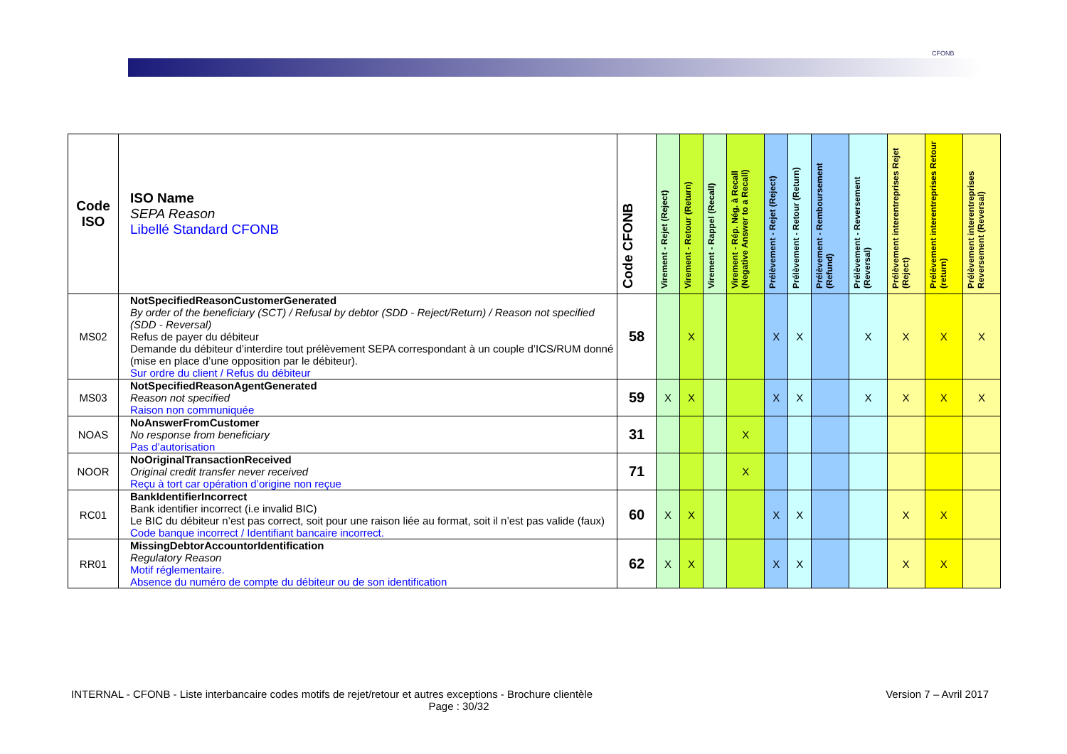CFONB
| Code ISO | ISO Name SEPA Reason Libellé Standard CFONB | Code CFONB | Virement - Rejet (Reject) | Virement - Retour (Return) | Virement - Rappel (Recall) | Virement - Rép. Nég. à Recall (Negative Answer to a Recall) | Prélèvement - Rejet (Reject) | Prélèvement - Retour (Return) | Prélèvement - Remboursement (Refund) | Prélèvement - Reversement (Reversal) | Prélèvement interentreprises Rejet (Reject) | Prélèvement interentreprises Retour (return) | Prélèvement interentreprises Reversement (Reversal) |
| --- | --- | --- | --- | --- | --- | --- | --- | --- | --- | --- | --- | --- | --- |
| MS02 | NotSpecifiedReasonCustomerGenerated By order of the beneficiary (SCT) / Refusal by debtor (SDD - Reject/Return) / Reason not specified (SDD - Reversal) Refus de payer du débiteur Demande du débiteur d’interdire tout prélèvement SEPA correspondant à un couple d’ICS/RUM donné (mise en place d’une opposition par le débiteur). Sur ordre du client / Refus du débiteur | 58 | | X | | | X | X | | X | X | X | X |
| MS03 | NotSpecifiedReasonAgentGenerated Reason not specified Raison non communiquée | 59 | X | X | | | X | X | | X | X | X | X |
| NOAS | NoAnswerFromCustomer No response from beneficiary Pas d’autorisation | 31 | | | | X | | | | | | | |
| NOOR | NoOriginalTransactionReceived Original credit transfer never received Reçu à tort car opération d’origine non reçue | 71 | | | | X | | | | | | | |
| RC01 | BankIdentifierIncorrect Bank identifier incorrect (i.e invalid BIC) Le BIC du débiteur n’est pas correct, soit pour une raison liée au format, soit il n’est pas valide (faux) Code banque incorrect / Identifiant bancaire incorrect. | 60 | X | X | | | X | X | | | X | X | |
| RR01 | MissingDebtorAccountorIdentification Regulatory Reason Motif réglementaire. Absence du numéro de compte du débiteur ou de son identification | 62 | X | X | | | X | X | | | X | X | |
INTERNAL - CFONB - Liste interbancaire codes motifs de rejet/retour et autres exceptions - Brochure clientèle Version 7 – Avril 2017
Page : 30/32